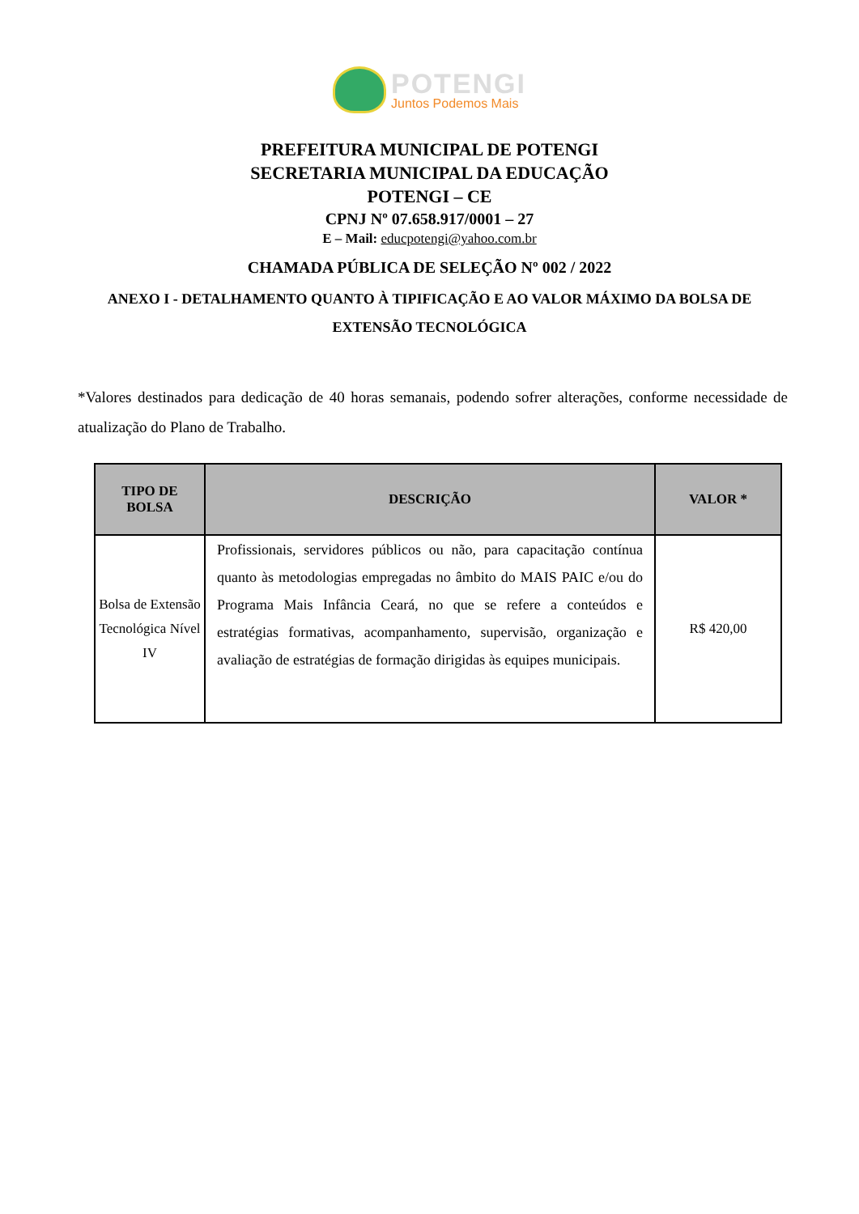POTENGI
Juntos Podemos Mais
PREFEITURA MUNICIPAL DE POTENGI
SECRETARIA MUNICIPAL DA EDUCAÇÃO
POTENGI – CE
CPNJ Nº 07.658.917/0001 – 27
E – Mail: educpotengi@yahoo.com.br
CHAMADA PÚBLICA DE SELEÇÃO Nº 002 / 2022
ANEXO I - DETALHAMENTO QUANTO À TIPIFICAÇÃO E AO VALOR MÁXIMO DA BOLSA DE EXTENSÃO TECNOLÓGICA
*Valores destinados para dedicação de 40 horas semanais, podendo sofrer alterações, conforme necessidade de atualização do Plano de Trabalho.
| TIPO DE BOLSA | DESCRIÇÃO | VALOR * |
| --- | --- | --- |
| Bolsa de Extensão Tecnológica Nível IV | Profissionais, servidores públicos ou não, para capacitação contínua quanto às metodologias empregadas no âmbito do MAIS PAIC e/ou do Programa Mais Infância Ceará, no que se refere a conteúdos e estratégias formativas, acompanhamento, supervisão, organização e avaliação de estratégias de formação dirigidas às equipes municipais. | R$ 420,00 |